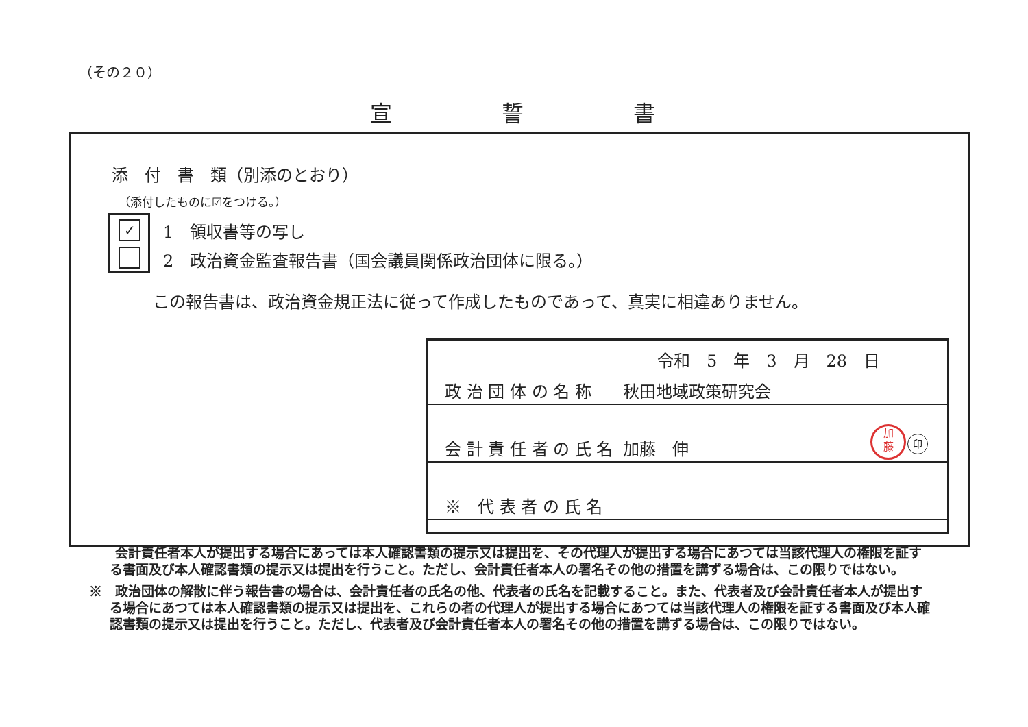（その２０）
宣誓書
添　付　書　類（別添のとおり）
（添付したものに☑をつける。）
✓
1　領収書等の写し
2　政治資金監査報告書（国会議員関係政治団体に限る。）
この報告書は、政治資金規正法に従って作成したものであって、真実に相違ありません。
令和　5　年　3　月　28　日
政 治 団 体 の 名 称 秋田地域政策研究会
会 計 責 任 者 の 氏 名 加藤　伸
加
藤
印
※　代 表 者 の 氏 名
　　会計責任者本人が提出する場合にあっては本人確認書類の提示又は提出を、その代理人が提出する場合にあつては当該代理人の権限を証する書面及び本人確認書類の提示又は提出を行うこと。ただし、会計責任者本人の署名その他の措置を講ずる場合は、この限りではない。
※　政治団体の解散に伴う報告書の場合は、会計責任者の氏名の他、代表者の氏名を記載すること。また、代表者及び会計責任者本人が提出する場合にあつては本人確認書類の提示又は提出を、これらの者の代理人が提出する場合にあつては当該代理人の権限を証する書面及び本人確認書類の提示又は提出を行うこと。ただし、代表者及び会計責任者本人の署名その他の措置を講ずる場合は、この限りではない。